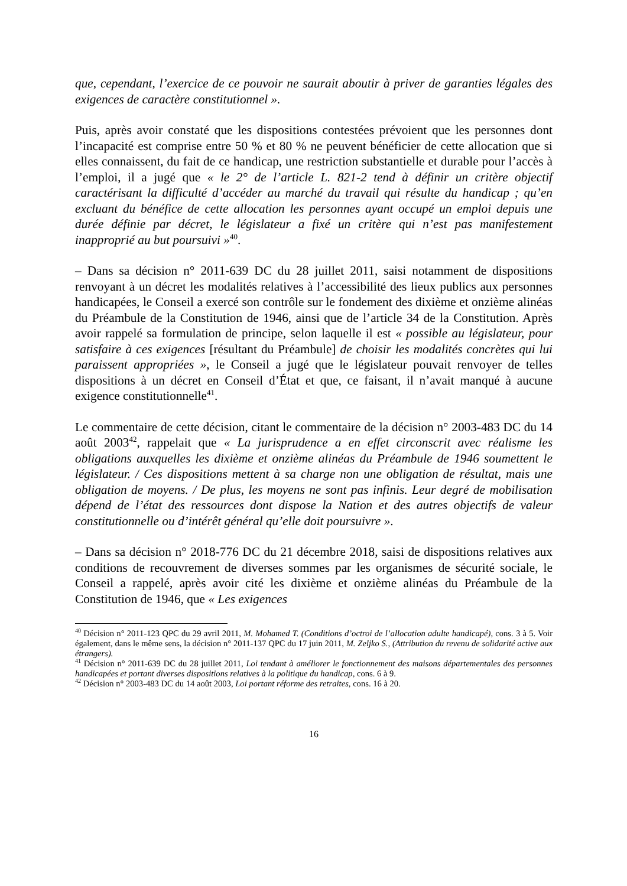que, cependant, l’exercice de ce pouvoir ne saurait aboutir à priver de garanties légales des exigences de caractère constitutionnel ».
Puis, après avoir constaté que les dispositions contestées prévoient que les personnes dont l’incapacité est comprise entre 50 % et 80 % ne peuvent bénéficier de cette allocation que si elles connaissent, du fait de ce handicap, une restriction substantielle et durable pour l’accès à l’emploi, il a jugé que « le 2° de l’article L. 821-2 tend à définir un critère objectif caractérisant la difficulté d’accéder au marché du travail qui résulte du handicap ; qu’en excluant du bénéfice de cette allocation les personnes ayant occupé un emploi depuis une durée définie par décret, le législateur a fixé un critère qui n’est pas manifestement inapproprié au but poursuivi »<sup>40</sup>.
– Dans sa décision n° 2011-639 DC du 28 juillet 2011, saisi notamment de dispositions renvoyant à un décret les modalités relatives à l’accessibilité des lieux publics aux personnes handicapées, le Conseil a exercé son contrôle sur le fondement des dixième et onzième alinéas du Préambule de la Constitution de 1946, ainsi que de l’article 34 de la Constitution. Après avoir rappelé sa formulation de principe, selon laquelle il est « possible au législateur, pour satisfaire à ces exigences [résultant du Préambule] de choisir les modalités concrètes qui lui paraissent appropriées », le Conseil a jugé que le législateur pouvait renvoyer de telles dispositions à un décret en Conseil d’État et que, ce faisant, il n’avait manqué à aucune exigence constitutionnelle<sup>41</sup>.
Le commentaire de cette décision, citant le commentaire de la décision n° 2003-483 DC du 14 août 2003<sup>42</sup>, rappelait que « La jurisprudence a en effet circonscrit avec réalisme les obligations auxquelles les dixième et onzième alinéas du Préambule de 1946 soumettent le législateur. / Ces dispositions mettent à sa charge non une obligation de résultat, mais une obligation de moyens. / De plus, les moyens ne sont pas infinis. Leur degré de mobilisation dépend de l’état des ressources dont dispose la Nation et des autres objectifs de valeur constitutionnelle ou d’intérêt général qu’elle doit poursuivre ».
– Dans sa décision n° 2018-776 DC du 21 décembre 2018, saisi de dispositions relatives aux conditions de recouvrement de diverses sommes par les organismes de sécurité sociale, le Conseil a rappelé, après avoir cité les dixième et onzième alinéas du Préambule de la Constitution de 1946, que « Les exigences
<sup>40</sup> Décision n° 2011-123 QPC du 29 avril 2011, M. Mohamed T. (Conditions d’octroi de l’allocation adulte handicapé), cons. 3 à 5. Voir également, dans le même sens, la décision n° 2011-137 QPC du 17 juin 2011, M. Zeljko S., (Attribution du revenu de solidarité active aux étrangers).
<sup>41</sup> Décision n° 2011-639 DC du 28 juillet 2011, Loi tendant à améliorer le fonctionnement des maisons départementales des personnes handicapées et portant diverses dispositions relatives à la politique du handicap, cons. 6 à 9.
<sup>42</sup> Décision n° 2003-483 DC du 14 août 2003, Loi portant réforme des retraites, cons. 16 à 20.
16